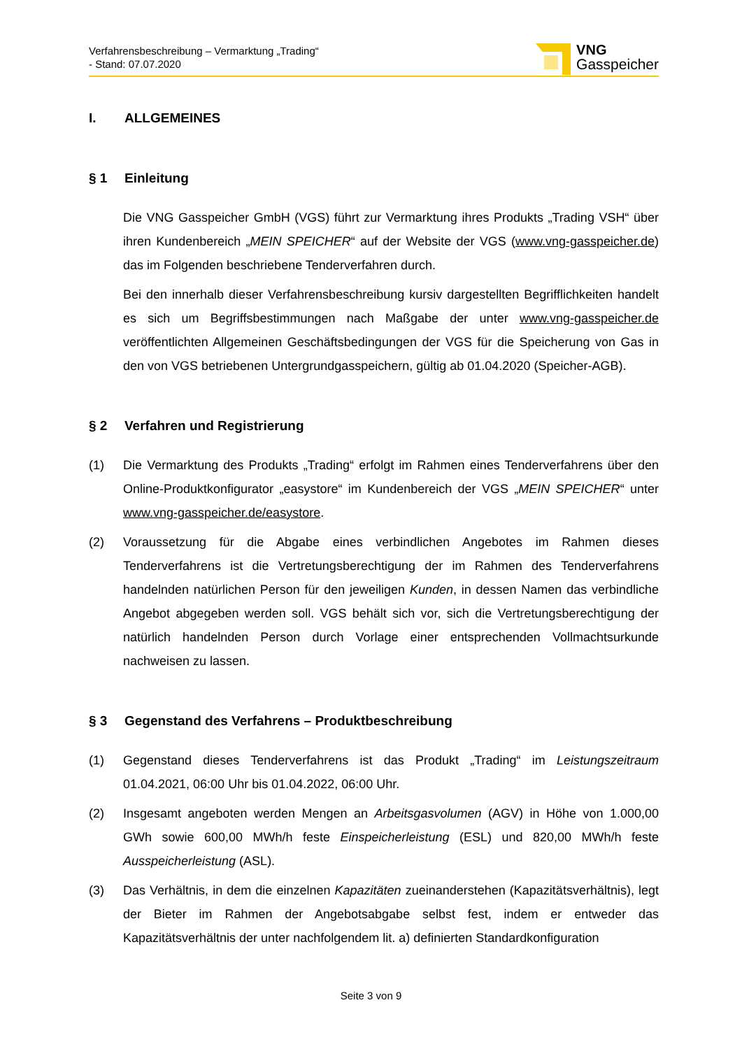Verfahrensbeschreibung – Vermarktung „Trading“
- Stand: 07.07.2020
VNG
Gasspeicher
I. ALLGEMEINES
§ 1 Einleitung
Die VNG Gasspeicher GmbH (VGS) führt zur Vermarktung ihres Produkts „Trading VSH“ über ihren Kundenbereich „MEIN SPEICHER“ auf der Website der VGS (www.vng-gasspeicher.de) das im Folgenden beschriebene Tenderverfahren durch.
Bei den innerhalb dieser Verfahrensbeschreibung kursiv dargestellten Begrifflichkeiten handelt es sich um Begriffsbestimmungen nach Maßgabe der unter www.vng-gasspeicher.de veröffentlichten Allgemeinen Geschäftsbedingungen der VGS für die Speicherung von Gas in den von VGS betriebenen Untergrundgasspeichern, gültig ab 01.04.2020 (Speicher-AGB).
§ 2 Verfahren und Registrierung
(1) Die Vermarktung des Produkts „Trading“ erfolgt im Rahmen eines Tenderverfahrens über den Online-Produktkonfigurator „easystore“ im Kundenbereich der VGS „MEIN SPEICHER“ unter www.vng-gasspeicher.de/easystore.
(2) Voraussetzung für die Abgabe eines verbindlichen Angebotes im Rahmen dieses Tenderverfahrens ist die Vertretungsberechtigung der im Rahmen des Tenderverfahrens handelnden natürlichen Person für den jeweiligen Kunden, in dessen Namen das verbindliche Angebot abgegeben werden soll. VGS behält sich vor, sich die Vertretungsberechtigung der natürlich handelnden Person durch Vorlage einer entsprechenden Vollmachtsurkunde nachweisen zu lassen.
§ 3 Gegenstand des Verfahrens – Produktbeschreibung
(1) Gegenstand dieses Tenderverfahrens ist das Produkt „Trading“ im Leistungszeitraum 01.04.2021, 06:00 Uhr bis 01.04.2022, 06:00 Uhr.
(2) Insgesamt angeboten werden Mengen an Arbeitsgasvolumen (AGV) in Höhe von 1.000,00 GWh sowie 600,00 MWh/h feste Einspeicherleistung (ESL) und 820,00 MWh/h feste Ausspeicherleistung (ASL).
(3) Das Verhältnis, in dem die einzelnen Kapazitäten zueinanderstehen (Kapazitätsverhältnis), legt der Bieter im Rahmen der Angebotsabgabe selbst fest, indem er entweder das Kapazitätsverhältnis der unter nachfolgendem lit. a) definierten Standardkonfiguration
Seite 3 von 9